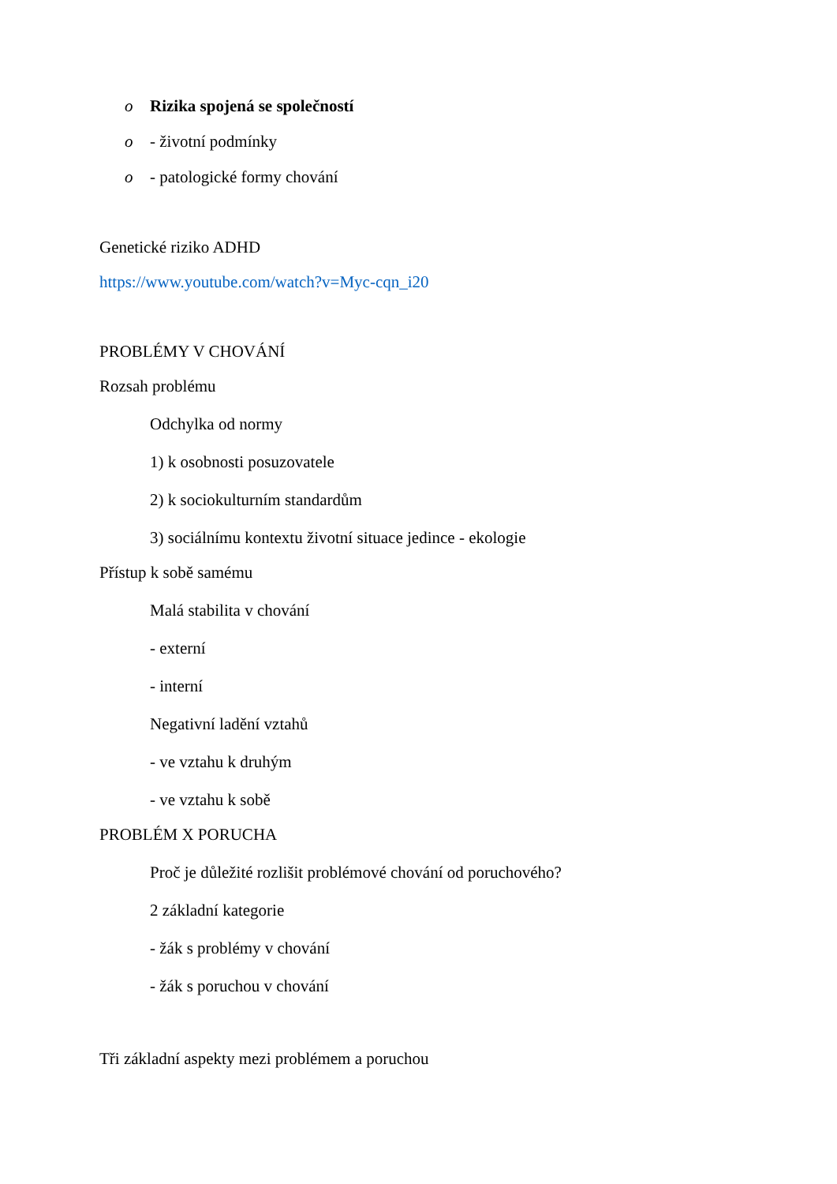o
Rizika spojená se společností
o
- životní podmínky
o
- patologické formy chování
Genetické riziko ADHD
https://www.youtube.com/watch?v=Myc-cqn_i20
PROBLÉMY V CHOVÁNÍ
Rozsah problému
Odchylka od normy
1) k osobnosti posuzovatele
2) k sociokulturním standardům
3) sociálnímu kontextu životní situace jedince - ekologie
Přístup k sobě samému
Malá stabilita v chování
- externí
- interní
Negativní ladění vztahů
- ve vztahu k druhým
- ve vztahu k sobě
PROBLÉM X PORUCHA
Proč je důležité rozlišit problémové chování od poruchového?
2 základní kategorie
- žák s problémy v chování
- žák s poruchou v chování
Tři základní aspekty mezi problémem a poruchou